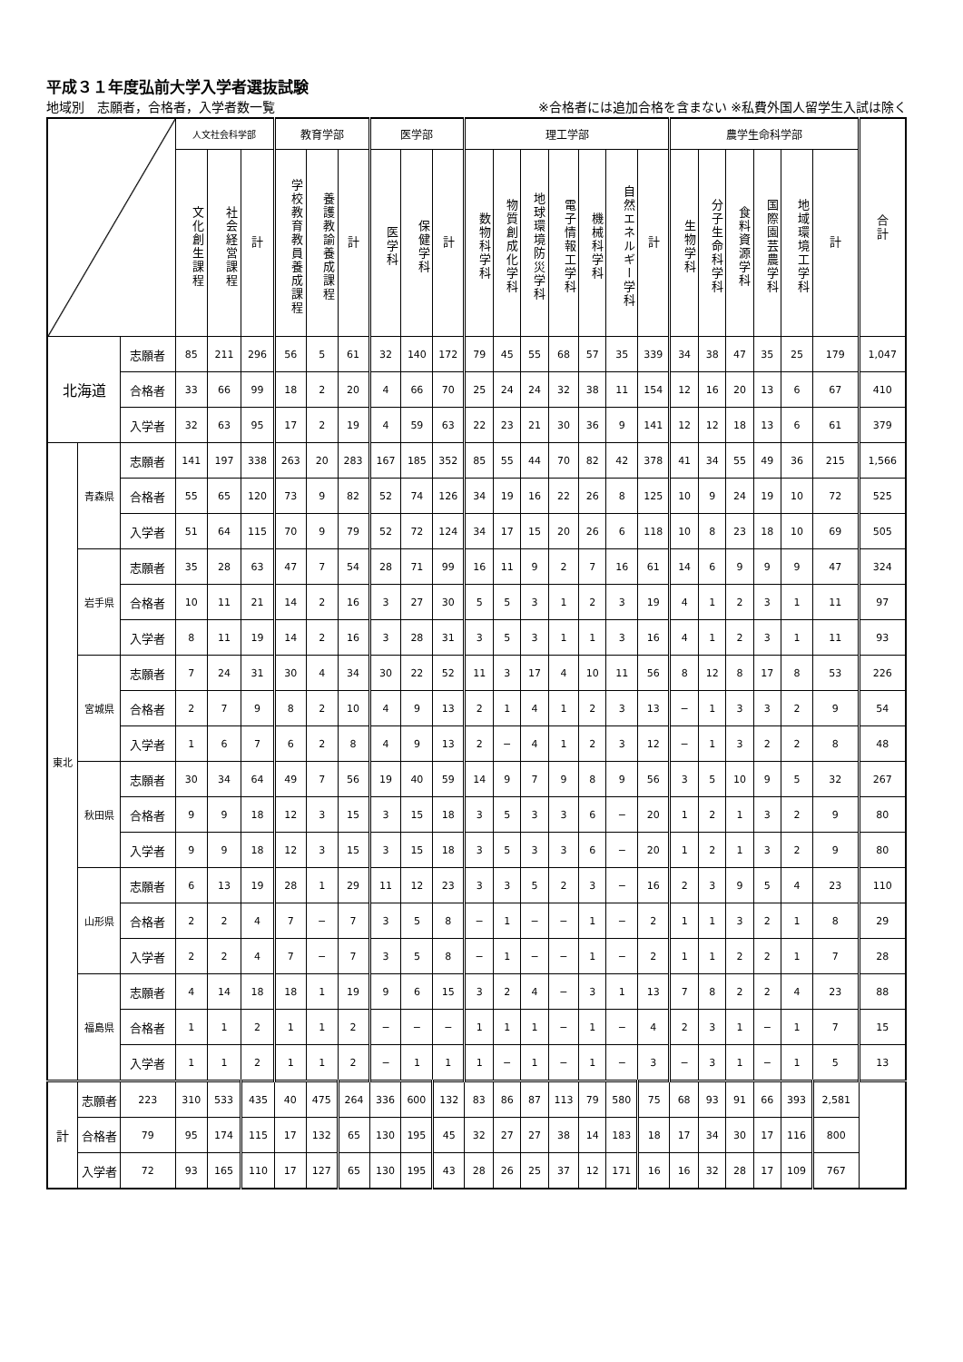平成３１年度弘前大学入学者選抜試験
地域別　志願者，合格者，入学者数一覧 ※合格者には追加合格を含まない ※私費外国人留学生入試は除く
| | | | 人文社会科学部 | | | 教育学部 | | | 医学部 | | | 理工学部 | | | | | | | 農学生命科学部 | | | | | | 合計 |
| --- | --- | --- | --- | --- | --- | --- | --- | --- | --- | --- | --- | --- | --- | --- | --- | --- | --- | --- | --- | --- | --- | --- | --- | --- | --- |
| | | | 文化創生課程 | 社会経営課程 | 計 | 学校教育教員養成課程 | 養護教諭養成課程 | 計 | 医学科 | 保健学科 | 計 | 数物科学科 | 物質創成化学科 | 地球環境防災学科 | 電子情報工学科 | 機械科学科 | 自然エネルギー学科 | 計 | 生物学科 | 分子生命科学科 | 食料資源学科 | 国際園芸農学科 | 地域環境工学科 | 計 | |
| 北海道 | | 志願者 | 85 | 211 | 296 | 56 | 5 | 61 | 32 | 140 | 172 | 79 | 45 | 55 | 68 | 57 | 35 | 339 | 34 | 38 | 47 | 35 | 25 | 179 | 1,047 |
| | | 合格者 | 33 | 66 | 99 | 18 | 2 | 20 | 4 | 66 | 70 | 25 | 24 | 24 | 32 | 38 | 11 | 154 | 12 | 16 | 20 | 13 | 6 | 67 | 410 |
| | | 入学者 | 32 | 63 | 95 | 17 | 2 | 19 | 4 | 59 | 63 | 22 | 23 | 21 | 30 | 36 | 9 | 141 | 12 | 12 | 18 | 13 | 6 | 61 | 379 |
| 東北 | 青森県 | 志願者 | 141 | 197 | 338 | 263 | 20 | 283 | 167 | 185 | 352 | 85 | 55 | 44 | 70 | 82 | 42 | 378 | 41 | 34 | 55 | 49 | 36 | 215 | 1,566 |
| | | 合格者 | 55 | 65 | 120 | 73 | 9 | 82 | 52 | 74 | 126 | 34 | 19 | 16 | 22 | 26 | 8 | 125 | 10 | 9 | 24 | 19 | 10 | 72 | 525 |
| | | 入学者 | 51 | 64 | 115 | 70 | 9 | 79 | 52 | 72 | 124 | 34 | 17 | 15 | 20 | 26 | 6 | 118 | 10 | 8 | 23 | 18 | 10 | 69 | 505 |
| | 岩手県 | 志願者 | 35 | 28 | 63 | 47 | 7 | 54 | 28 | 71 | 99 | 16 | 11 | 9 | 2 | 7 | 16 | 61 | 14 | 6 | 9 | 9 | 9 | 47 | 324 |
| | | 合格者 | 10 | 11 | 21 | 14 | 2 | 16 | 3 | 27 | 30 | 5 | 5 | 3 | 1 | 2 | 3 | 19 | 4 | 1 | 2 | 3 | 1 | 11 | 97 |
| | | 入学者 | 8 | 11 | 19 | 14 | 2 | 16 | 3 | 28 | 31 | 3 | 5 | 3 | 1 | 1 | 3 | 16 | 4 | 1 | 2 | 3 | 1 | 11 | 93 |
| | 宮城県 | 志願者 | 7 | 24 | 31 | 30 | 4 | 34 | 30 | 22 | 52 | 11 | 3 | 17 | 4 | 10 | 11 | 56 | 8 | 12 | 8 | 17 | 8 | 53 | 226 |
| | | 合格者 | 2 | 7 | 9 | 8 | 2 | 10 | 4 | 9 | 13 | 2 | 1 | 4 | 1 | 2 | 3 | 13 | − | 1 | 3 | 3 | 2 | 9 | 54 |
| | | 入学者 | 1 | 6 | 7 | 6 | 2 | 8 | 4 | 9 | 13 | 2 | − | 4 | 1 | 2 | 3 | 12 | − | 1 | 3 | 2 | 2 | 8 | 48 |
| | 秋田県 | 志願者 | 30 | 34 | 64 | 49 | 7 | 56 | 19 | 40 | 59 | 14 | 9 | 7 | 9 | 8 | 9 | 56 | 3 | 5 | 10 | 9 | 5 | 32 | 267 |
| | | 合格者 | 9 | 9 | 18 | 12 | 3 | 15 | 3 | 15 | 18 | 3 | 5 | 3 | 3 | 6 | − | 20 | 1 | 2 | 1 | 3 | 2 | 9 | 80 |
| | | 入学者 | 9 | 9 | 18 | 12 | 3 | 15 | 3 | 15 | 18 | 3 | 5 | 3 | 3 | 6 | − | 20 | 1 | 2 | 1 | 3 | 2 | 9 | 80 |
| | 山形県 | 志願者 | 6 | 13 | 19 | 28 | 1 | 29 | 11 | 12 | 23 | 3 | 3 | 5 | 2 | 3 | − | 16 | 2 | 3 | 9 | 5 | 4 | 23 | 110 |
| | | 合格者 | 2 | 2 | 4 | 7 | − | 7 | 3 | 5 | 8 | − | 1 | − | − | 1 | − | 2 | 1 | 1 | 3 | 2 | 1 | 8 | 29 |
| | | 入学者 | 2 | 2 | 4 | 7 | − | 7 | 3 | 5 | 8 | − | 1 | − | − | 1 | − | 2 | 1 | 1 | 2 | 2 | 1 | 7 | 28 |
| | 福島県 | 志願者 | 4 | 14 | 18 | 18 | 1 | 19 | 9 | 6 | 15 | 3 | 2 | 4 | − | 3 | 1 | 13 | 7 | 8 | 2 | 2 | 4 | 23 | 88 |
| | | 合格者 | 1 | 1 | 2 | 1 | 1 | 2 | − | − | − | 1 | 1 | 1 | − | 1 | − | 4 | 2 | 3 | 1 | − | 1 | 7 | 15 |
| | | 入学者 | 1 | 1 | 2 | 1 | 1 | 2 | − | 1 | 1 | 1 | − | 1 | − | 1 | − | 3 | − | 3 | 1 | − | 1 | 5 | 13 |
| 計 | 志願者 | 223 | 310 | 533 | 435 | 40 | 475 | 264 | 336 | 600 | 132 | 83 | 86 | 87 | 113 | 79 | 580 | 75 | 68 | 93 | 91 | 66 | 393 | 2,581 | |
| | 合格者 | 79 | 95 | 174 | 115 | 17 | 132 | 65 | 130 | 195 | 45 | 32 | 27 | 27 | 38 | 14 | 183 | 18 | 17 | 34 | 30 | 17 | 116 | 800 | |
| | 入学者 | 72 | 93 | 165 | 110 | 17 | 127 | 65 | 130 | 195 | 43 | 28 | 26 | 25 | 37 | 12 | 171 | 16 | 16 | 32 | 28 | 17 | 109 | 767 | |